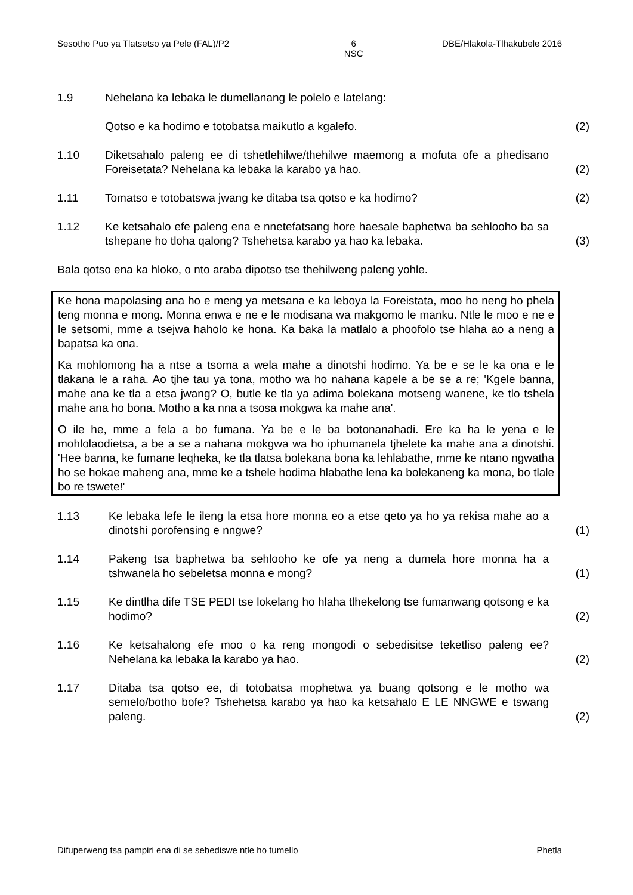Sesotho Puo ya Tlatsetso ya Pele (FAL)/P2 6
NSC DBE/Hlakola-Tlhakubele 2016
1.9 Nehelana ka lebaka le dumellanang le polelo e latelang:
Qotso e ka hodimo e totobatsa maikutlo a kgalefo. (2)
1.10 Diketsahalo paleng ee di tshetlehilwe/thehilwe maemong a mofuta ofe a phedisano Foreisetata? Nehelana ka lebaka la karabo ya hao.
(2)
1.11 Tomatso e totobatswa jwang ke ditaba tsa qotso e ka hodimo? (2)
1.12 Ke ketsahalo efe paleng ena e nnetefatsang hore haesale baphetwa ba sehlooho ba sa tshepane ho tloha qalong? Tshehetsa karabo ya hao ka lebaka.
(3)
Bala qotso ena ka hloko, o nto araba dipotso tse thehilweng paleng yohle.
Ke hona mapolasing ana ho e meng ya metsana e ka leboya la Foreistata, moo ho neng ho phela teng monna e mong. Monna enwa e ne e le modisana wa makgomo le manku. Ntle le moo e ne e le setsomi, mme a tsejwa haholo ke hona. Ka baka la matlalo a phoofolo tse hlaha ao a neng a bapatsa ka ona.
Ka mohlomong ha a ntse a tsoma a wela mahe a dinotshi hodimo. Ya be e se le ka ona e le tlakana le a raha. Ao tjhe tau ya tona, motho wa ho nahana kapele a be se a re; 'Kgele banna, mahe ana ke tla a etsa jwang? O, butle ke tla ya adima bolekana motseng wanene, ke tlo tshela mahe ana ho bona. Motho a ka nna a tsosa mokgwa ka mahe ana'.
O ile he, mme a fela a bo fumana. Ya be e le ba botonanahadi. Ere ka ha le yena e le mohlolaodietsa, a be a se a nahana mokgwa wa ho iphumanela tjhelete ka mahe ana a dinotshi. 'Hee banna, ke fumane leqheka, ke tla tlatsa bolekana bona ka lehlabathe, mme ke ntano ngwatha ho se hokae maheng ana, mme ke a tshele hodima hlabathe lena ka bolekaneng ka mona, bo tlale bo re tswete!'
1.13 Ke lebaka lefe le ileng la etsa hore monna eo a etse qeto ya ho ya rekisa mahe ao a dinotshi porofensing e nngwe?
(1)
1.14 Pakeng tsa baphetwa ba sehlooho ke ofe ya neng a dumela hore monna ha a tshwanela ho sebeletsa monna e mong?
(1)
1.15 Ke dintlha dife TSE PEDI tse lokelang ho hlaha tlhekelong tse fumanwang qotsong e ka hodimo?
(2)
1.16 Ke ketsahalong efe moo o ka reng mongodi o sebedisitse teketliso paleng ee? Nehelana ka lebaka la karabo ya hao.
(2)
1.17 Ditaba tsa qotso ee, di totobatsa mophetwa ya buang qotsong e le motho wa semelo/botho bofe? Tshehetsa karabo ya hao ka ketsahalo E LE NNGWE e tswang paleng.
(2)
Difuperweng tsa pampiri ena di se sebediswe ntle ho tumello Phetla